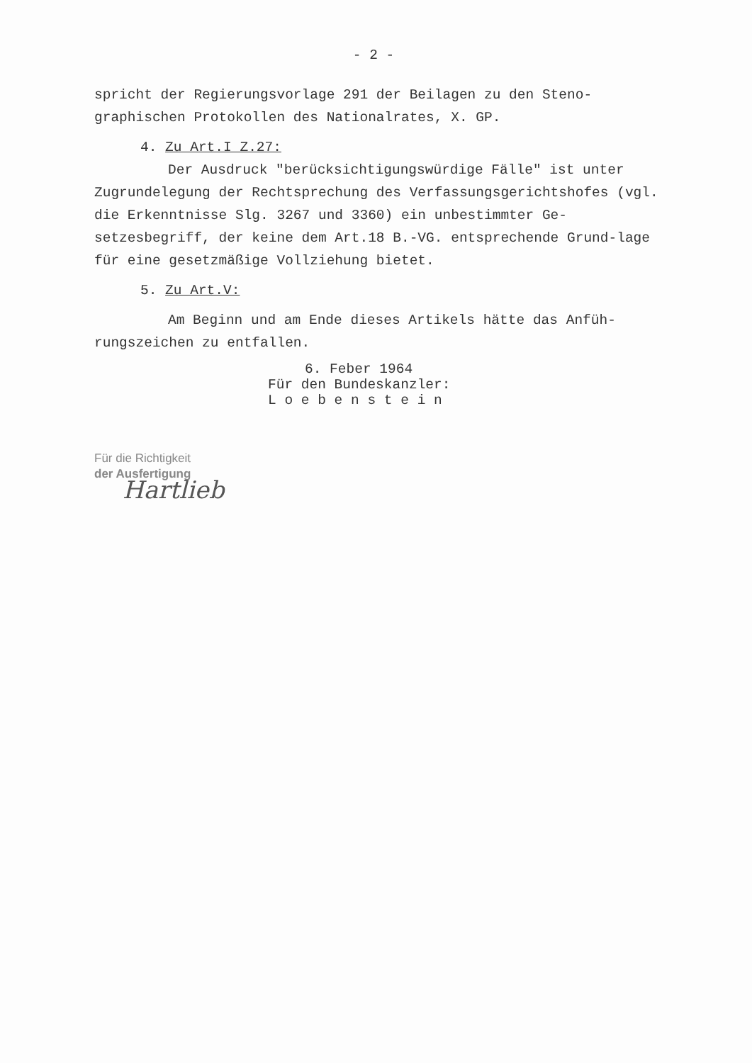- 2 -
spricht der Regierungsvorlage 291 der Beilagen zu den Steno-graphischen Protokollen des Nationalrates, X. GP.
4. Zu Art.I Z.27:
Der Ausdruck "berücksichtigungswürdige Fälle" ist unter Zugrundelegung der Rechtsprechung des Verfassungsgerichtshofes (vgl. die Erkenntnisse Slg. 3267 und 3360) ein unbestimmter Ge-setzesbegriff, der keine dem Art.18 B.-VG. entsprechende Grund-lage für eine gesetzmäßige Vollziehung bietet.
5. Zu Art.V:
Am Beginn und am Ende dieses Artikels hätte das Anfüh-rungszeichen zu entfallen.
6. Feber 1964
Für den Bundeskanzler:
L o e b e n s t e i n
Für die Richtigkeit
der Ausfertigung
Hartlieb